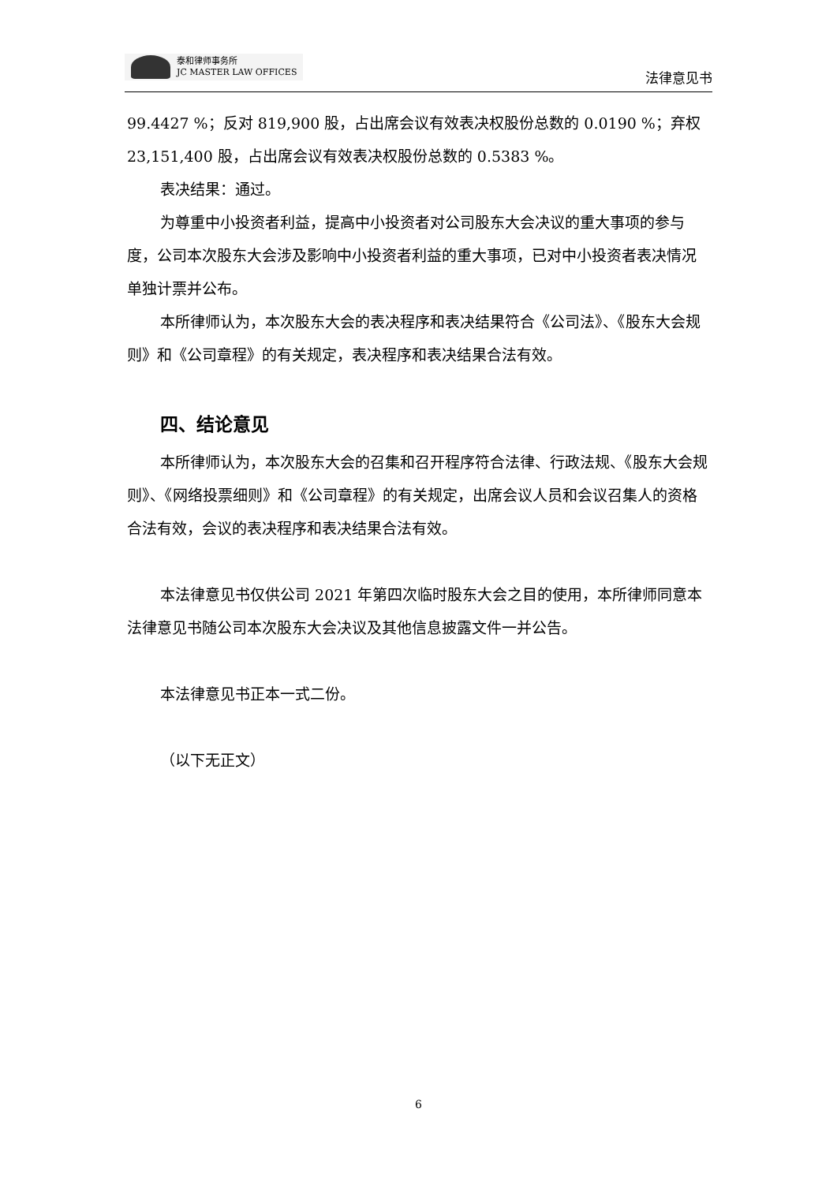泰和律师事务所
JC MASTER LAW OFFICES
法律意见书
99.4427 %；反对 819,900 股，占出席会议有效表决权股份总数的 0.0190 %；弃权 23,151,400 股，占出席会议有效表决权股份总数的 0.5383 %。
表决结果：通过。
为尊重中小投资者利益，提高中小投资者对公司股东大会决议的重大事项的参与度，公司本次股东大会涉及影响中小投资者利益的重大事项，已对中小投资者表决情况单独计票并公布。
本所律师认为，本次股东大会的表决程序和表决结果符合《公司法》、《股东大会规则》和《公司章程》的有关规定，表决程序和表决结果合法有效。
四、结论意见
本所律师认为，本次股东大会的召集和召开程序符合法律、行政法规、《股东大会规则》、《网络投票细则》和《公司章程》的有关规定，出席会议人员和会议召集人的资格合法有效，会议的表决程序和表决结果合法有效。
本法律意见书仅供公司 2021 年第四次临时股东大会之目的使用，本所律师同意本法律意见书随公司本次股东大会决议及其他信息披露文件一并公告。
本法律意见书正本一式二份。
（以下无正文）
6